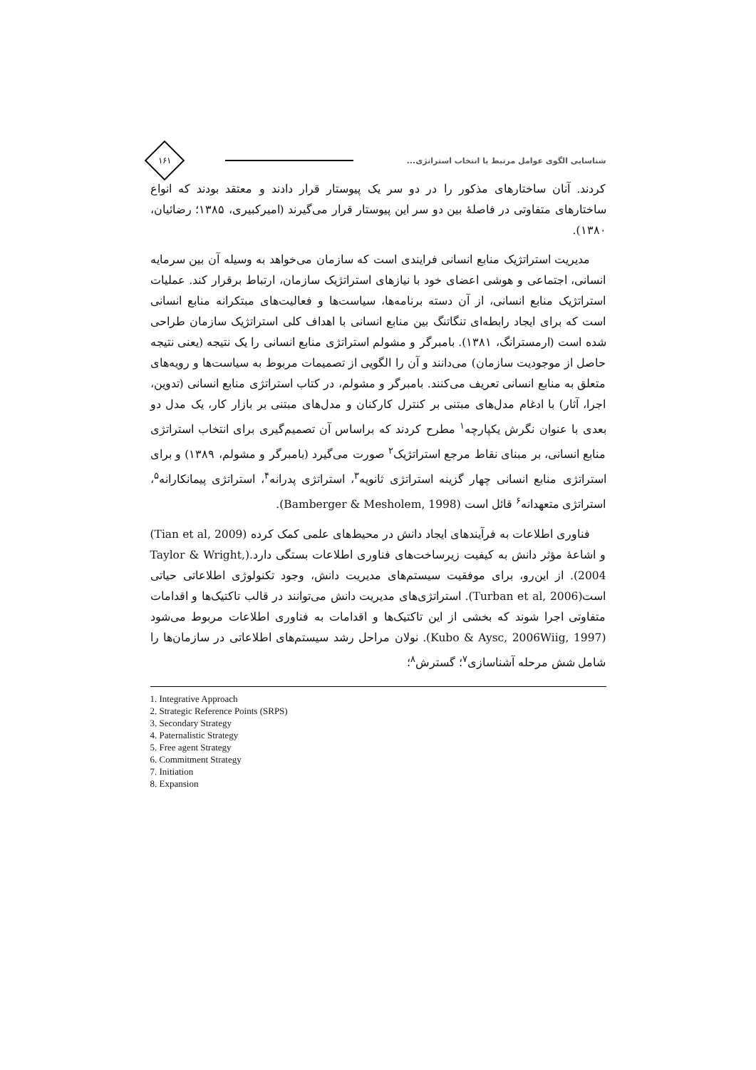شناسایی الگوی عوامل مرتبط با انتخاب استراتژی...
۱۶۱
کردند. آنان ساختارهای مذکور را در دو سر یک پیوستار قرار دادند و معتقد بودند که انواع ساختارهای متفاوتی در فاصلهٔ بین دو سر این پیوستار قرار می‌گیرند (امیرکبیری، ۱۳۸۵؛ رضائیان، ۱۳۸۰).
مدیریت استراتژیک منابع انسانی فرایندی است که سازمان می‌خواهد به وسیله آن بین سرمایه انسانی، اجتماعی و هوشی اعضای خود با نیازهای استراتژیک سازمان، ارتباط برقرار کند. عملیات استراتژیک منابع انسانی، از آن دسته برنامه‌ها، سیاست‌ها و فعالیت‌های مبتکرانه منابع انسانی است که برای ایجاد رابطه‌ای تنگاتنگ بین منابع انسانی با اهداف کلی استراتژیک سازمان طراحی شده است (ارمسترانگ، ۱۳۸۱). بامبرگر و مشولم استراتژی منابع انسانی را یک نتیجه (یعنی نتیجه حاصل از موجودیت سازمان) می‌دانند و آن را الگویی از تصمیمات مربوط به سیاست‌ها و رویه‌های متعلق به منابع انسانی تعریف می‌کنند. بامبرگر و مشولم، در کتاب استراتژی منابع انسانی (تدوین، اجرا، آثار) با ادغام مدل‌های مبتنی بر کنترل کارکنان و مدل‌های مبتنی بر بازار کار، یک مدل دو بعدی با عنوان نگرش یکپارچه<sup>۱</sup> مطرح کردند که براساس آن تصمیم‌گیری برای انتخاب استراتژی منابع انسانی، بر مبنای نقاط مرجع استراتژیک<sup>۲</sup> صورت می‌گیرد (بامبرگر و مشولم، ۱۳۸۹) و برای استراتژی منابع انسانی چهار گزینه استراتژی ثانویه<sup>۳</sup>، استراتژی پدرانه<sup>۴</sup>، استراتژی پیمانکارانه<sup>۵</sup>، استراتژی متعهدانه<sup>۶</sup> قائل است (Bamberger & Mesholem, 1998).
فناوری اطلاعات به فرآیندهای ایجاد دانش در محیط‌های علمی کمک کرده (Tian et al, 2009) و اشاعهٔ مؤثر دانش به کیفیت زیرساخت‌های فناوری اطلاعات بستگی دارد.(Taylor & Wright, 2004). از این‌رو، برای موفقیت سیستم‌های مدیریت دانش، وجود تکنولوژی اطلاعاتی حیاتی است(Turban et al, 2006). استراتژی‌های مدیریت دانش می‌توانند در قالب تاکتیک‌ها و اقدامات متفاوتی اجرا شوند که بخشی از این تاکتیک‌ها و اقدامات به فناوری اطلاعات مربوط می‌شود (Kubo & Aysc, 2006Wiig, 1997). نولان مراحل رشد سیستم‌های اطلاعاتی در سازمان‌ها را شامل شش مرحله آشناسازی<sup>۷</sup>؛ گسترش<sup>۸</sup>؛
1. Integrative Approach
2. Strategic Reference Points (SRPS)
3. Secondary Strategy
4. Paternalistic Strategy
5. Free agent Strategy
6. Commitment Strategy
7. Initiation
8. Expansion